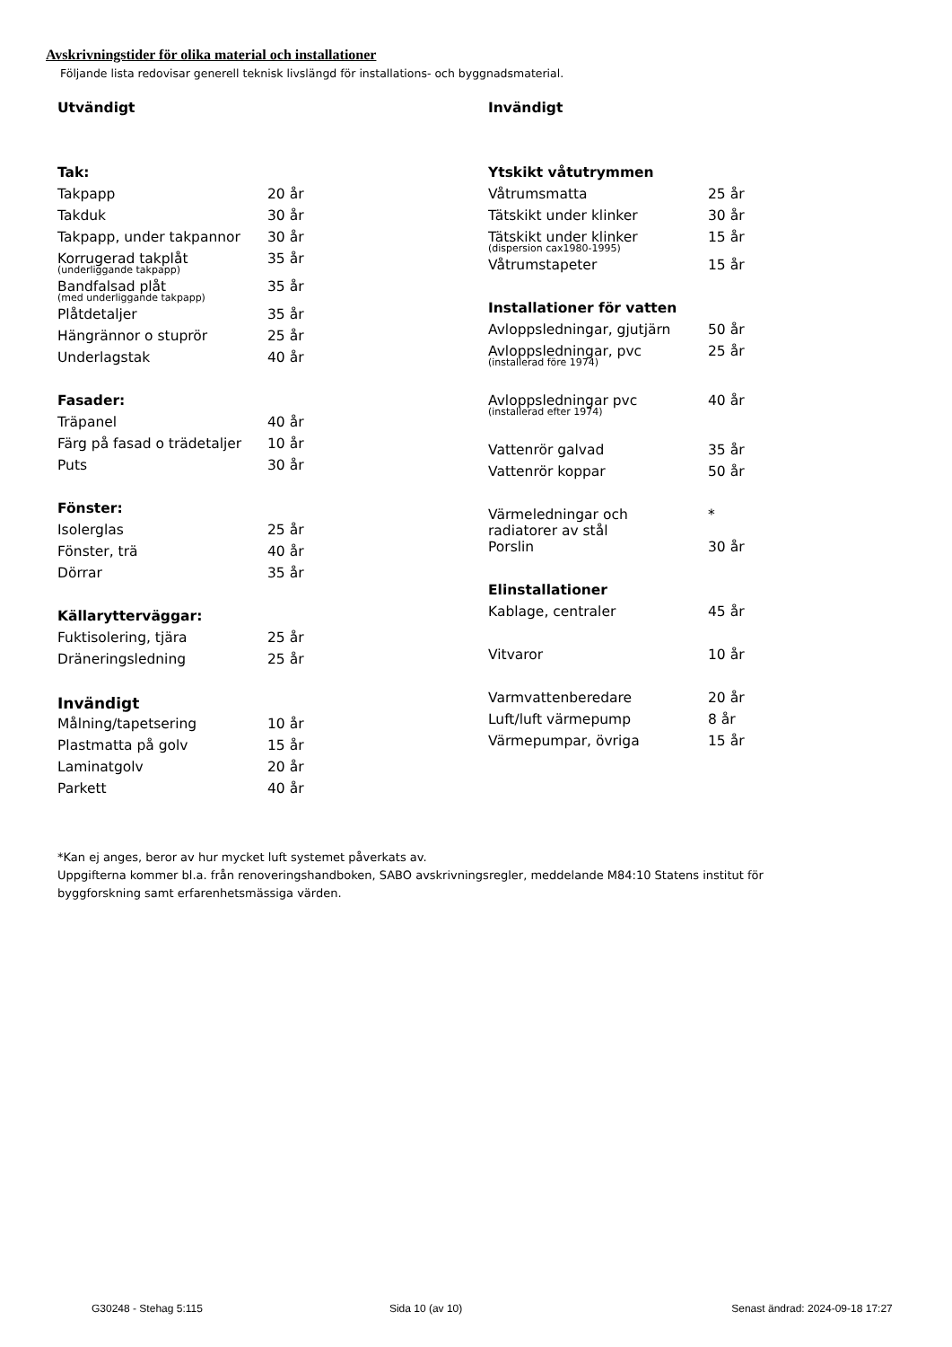Avskrivningstider för olika material och installationer
Följande lista redovisar generell teknisk livslängd för installations- och byggnadsmaterial.
| Utvändigt | |
| Tak: | |
| Takpapp | 20 år |
| Takduk | 30 år |
| Takpapp, under takpannor | 30 år |
| Korrugerad takplåt (underliggande takpapp) | 35 år |
| Bandfalsad plåt (med underliggande takpapp) | 35 år |
| Plåtdetaljer | 35 år |
| Hängrännor o stuprör | 25 år |
| Underlagstak | 40 år |
| Fasader: | |
| Träpanel | 40 år |
| Färg på fasad o trädetaljer | 10 år |
| Puts | 30 år |
| Fönster: | |
| Isolerglas | 25 år |
| Fönster, trä | 40 år |
| Dörrar | 35 år |
| Källarytterväggar: | |
| Fuktisolering, tjära | 25 år |
| Dräneringsledning | 25 år |
| Invändigt | |
| Målning/tapetsering | 10 år |
| Plastmatta på golv | 15 år |
| Laminatgolv | 20 år |
| Parkett | 40 år |
| Invändigt | |
| Ytskikt våtutrymmen | |
| Våtrumsmatta | 25 år |
| Tätskikt under klinker | 30 år |
| Tätskikt under klinker (dispersion cax1980-1995) | 15 år |
| Våtrumstapeter | 15 år |
| Installationer för vatten | |
| Avloppsledningar, gjutjärn | 50 år |
| Avloppsledningar, pvc (installerad före 1974) | 25 år |
| Avloppsledningar pvc (installerad efter 1974) | 40 år |
| Vattenrör galvad | 35 år |
| Vattenrör koppar | 50 år |
| Värmeledningar och radiatorer av stål | * |
| Porslin | 30 år |
| Elinstallationer | |
| Kablage, centraler | 45 år |
| Vitvaror | 10 år |
| Varmvattenberedare | 20 år |
| Luft/luft värmepump | 8 år |
| Värmepumpar, övriga | 15 år |
*Kan ej anges, beror av hur mycket luft systemet påverkats av.
Uppgifterna kommer bl.a. från renoveringshandboken, SABO avskrivningsregler, meddelande M84:10 Statens institut för byggforskning samt erfarenhetsmässiga värden.
G30248 - Stehag 5:115 Sida 10 (av 10) Senast ändrad: 2024-09-18 17:27